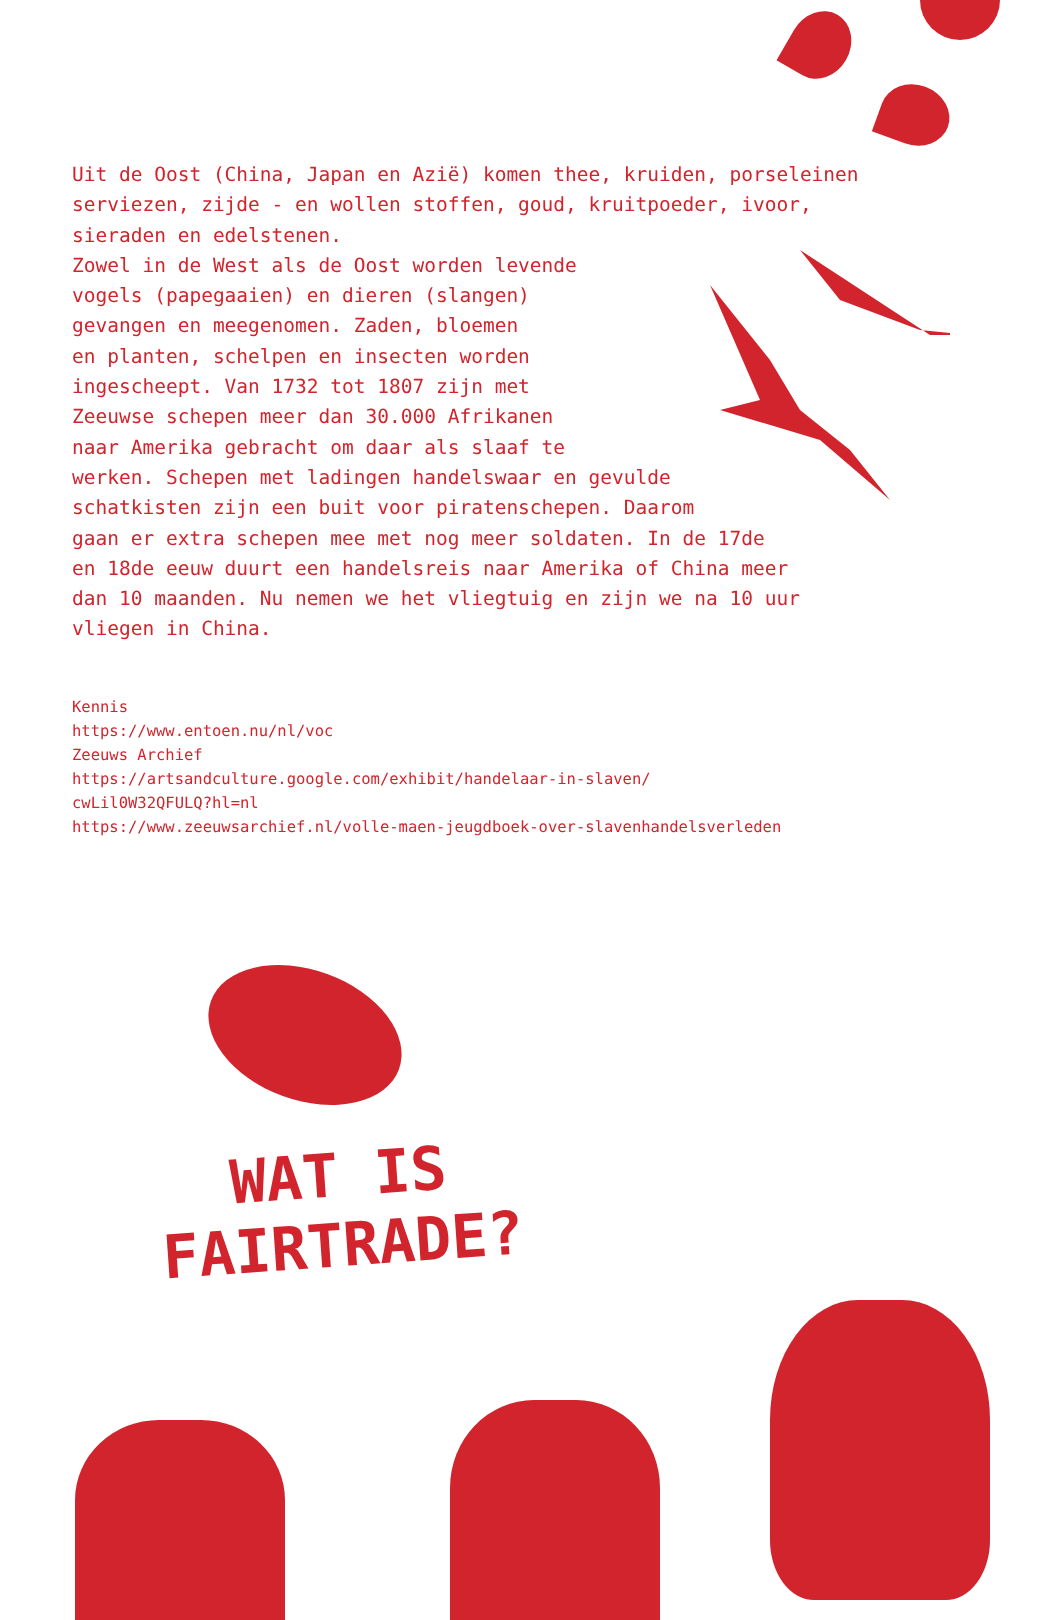Uit de Oost (China, Japan en Azië) komen thee, kruiden, porseleinen serviezen, zijde - en wollen stoffen, goud, kruitpoeder, ivoor, sieraden en edelstenen.
Zowel in de West als de Oost worden levende
vogels (papegaaien) en dieren (slangen)
gevangen en meegenomen. Zaden, bloemen
en planten, schelpen en insecten worden
ingescheept. Van 1732 tot 1807 zijn met
Zeeuwse schepen meer dan 30.000 Afrikanen
naar Amerika gebracht om daar als slaaf te
werken. Schepen met ladingen handelswaar en gevulde
schatkisten zijn een buit voor piratenschepen. Daarom
gaan er extra schepen mee met nog meer soldaten. In de 17de
en 18de eeuw duurt een handelsreis naar Amerika of China meer
dan 10 maanden. Nu nemen we het vliegtuig en zijn we na 10 uur
vliegen in China.
Kennis
https://www.entoen.nu/nl/voc
Zeeuws Archief
https://artsandculture.google.com/exhibit/handelaar-in-slaven/
cwLil0W32QFULQ?hl=nl
https://www.zeeuwsarchief.nl/volle-maen-jeugdboek-over-slavenhandelsverleden
WAT IS
FAIRTRADE?